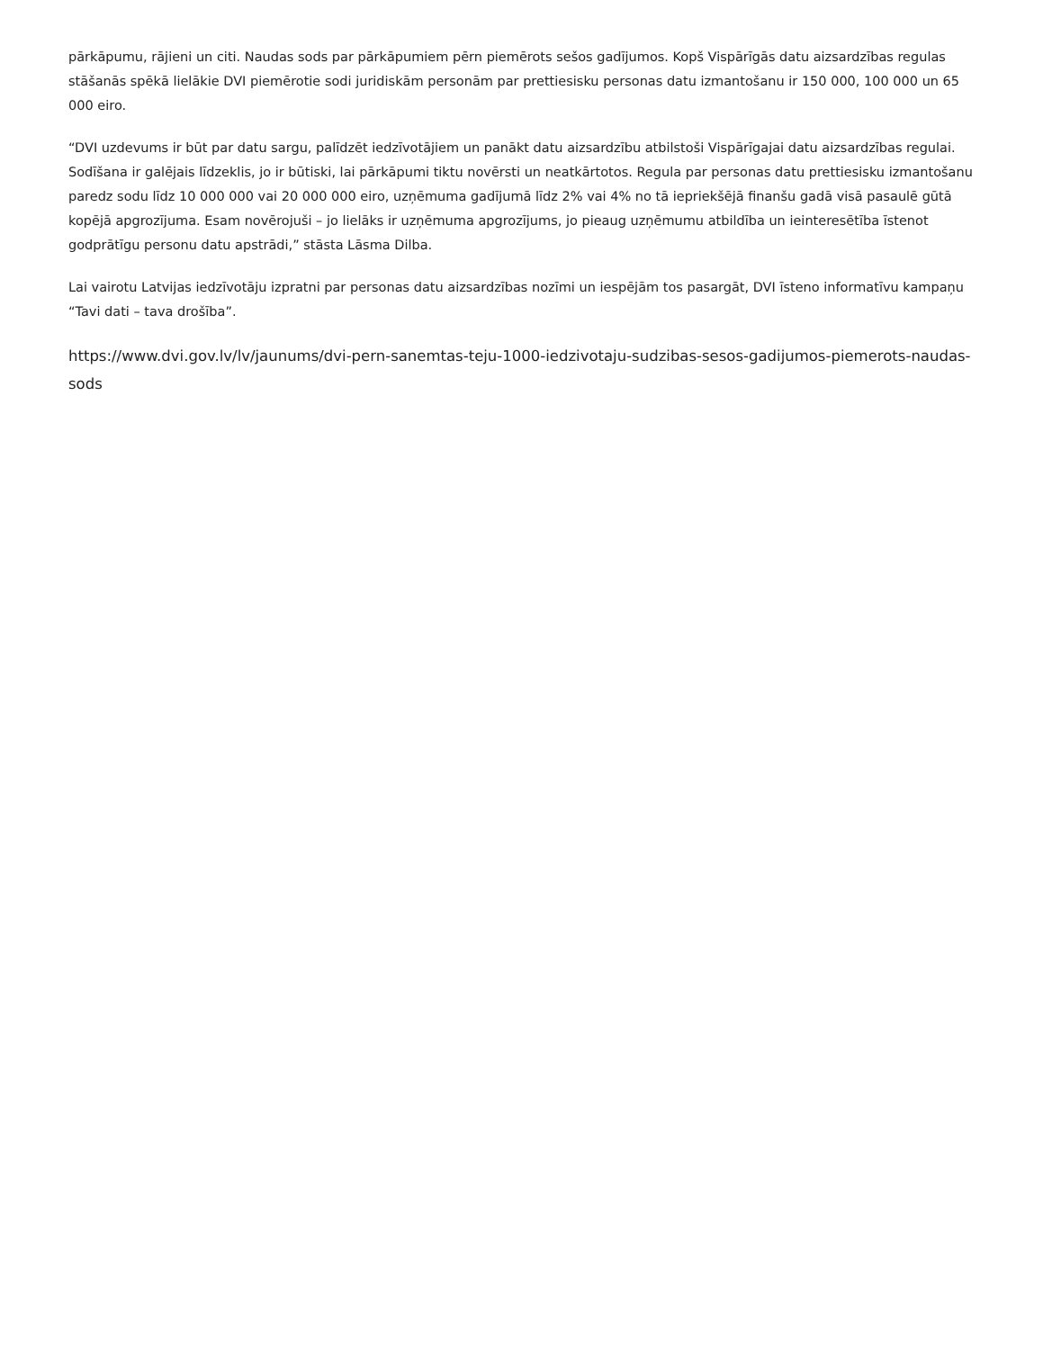pārkāpumu, rājieni un citi. Naudas sods par pārkāpumiem pērn piemērots sešos gadījumos. Kopš Vispārīgās datu aizsardzības regulas stāšanās spēkā lielākie DVI piemērotie sodi juridiskām personām par prettiesisku personas datu izmantošanu ir 150 000, 100 000 un 65 000 eiro.
“DVI uzdevums ir būt par datu sargu, palīdzēt iedzīvotājiem un panākt datu aizsardzību atbilstoši Vispārīgajai datu aizsardzības regulai. Sodīšana ir galējais līdzeklis, jo ir būtiski, lai pārkāpumi tiktu novērsti un neatkārtotos. Regula par personas datu prettiesisku izmantošanu paredz sodu līdz 10 000 000 vai 20 000 000 eiro, uzņēmuma gadījumā līdz 2% vai 4% no tā iepriekšējā finanšu gadā visā pasaulē gūtā kopējā apgrozījuma. Esam novērojuši – jo lielāks ir uzņēmuma apgrozījums, jo pieaug uzņēmumu atbildība un ieinteresētība īstenot godprātīgu personu datu apstrādi,” stāsta Lāsma Dilba.
Lai vairotu Latvijas iedzīvotāju izpratni par personas datu aizsardzības nozīmi un iespējām tos pasargāt, DVI īsteno informatīvu kampaņu “Tavi dati – tava drošība”.
https://www.dvi.gov.lv/lv/jaunums/dvi-pern-sanemtas-teju-1000-iedzivotaju-sudzibas-sesos-gadijumos-piemerots-naudas-sods